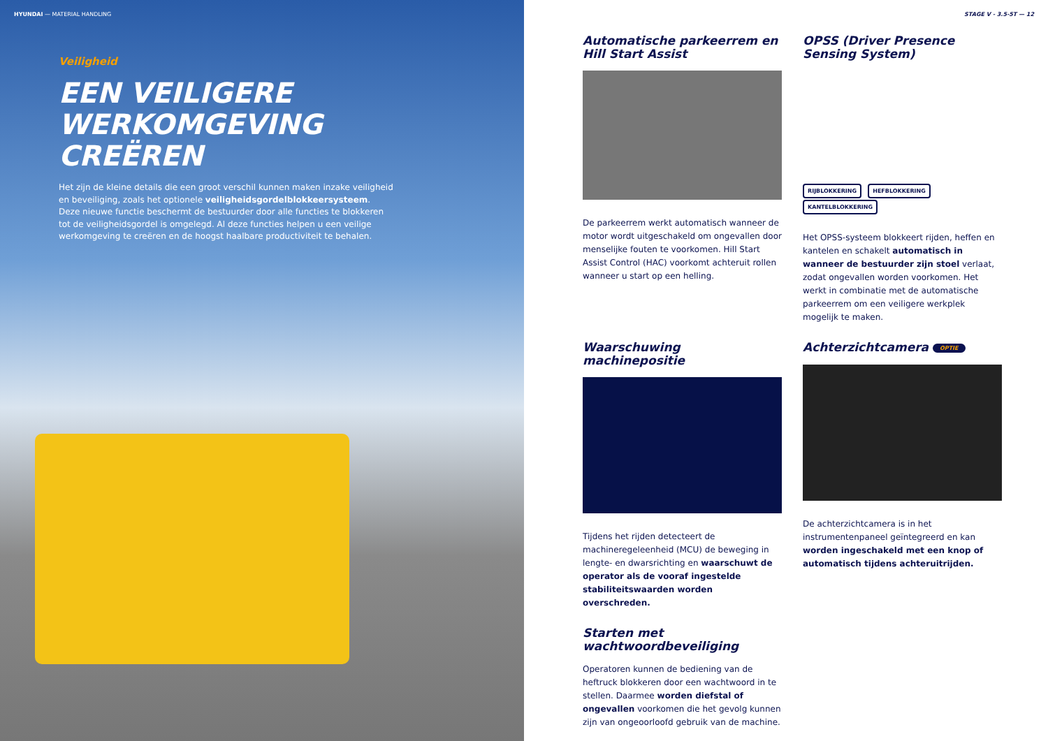HYUNDAI — MATERIAL HANDLING
Veiligheid
EEN VEILIGERE
WERKOMGEVING
CREËREN
Het zijn de kleine details die een groot verschil kunnen maken inzake veiligheid en beveiliging, zoals het optionele veiligheidsgordelblokkeersysteem. Deze nieuwe functie beschermt de bestuurder door alle functies te blokkeren tot de veiligheidsgordel is omgelegd. Al deze functies helpen u een veilige werkomgeving te creëren en de hoogst haalbare productiviteit te behalen.
STAGE V - 3.5-5T — 12
Automatische parkeerrem en Hill Start Assist
De parkeerrem werkt automatisch wanneer de motor wordt uitgeschakeld om ongevallen door menselijke fouten te voorkomen. Hill Start Assist Control (HAC) voorkomt achteruit rollen wanneer u start op een helling.
OPSS (Driver Presence Sensing System)
RIJBLOKKERING HEFBLOKKERING KANTELBLOKKERING
Het OPSS-systeem blokkeert rijden, heffen en kantelen en schakelt automatisch in wanneer de bestuurder zijn stoel verlaat, zodat ongevallen worden voorkomen. Het werkt in combinatie met de automatische parkeerrem om een veiligere werkplek mogelijk te maken.
Waarschuwing machinepositie
Tijdens het rijden detecteert de machineregeleenheid (MCU) de beweging in lengte- en dwarsrichting en waarschuwt de operator als de vooraf ingestelde stabiliteitswaarden worden overschreden.
Starten met wachtwoordbeveiliging
Operatoren kunnen de bediening van de heftruck blokkeren door een wachtwoord in te stellen. Daarmee worden diefstal of ongevallen voorkomen die het gevolg kunnen zijn van ongeoorloofd gebruik van de machine.
Achterzichtcamera OPTIE
De achterzichtcamera is in het instrumentenpaneel geïntegreerd en kan worden ingeschakeld met een knop of automatisch tijdens achteruitrijden.